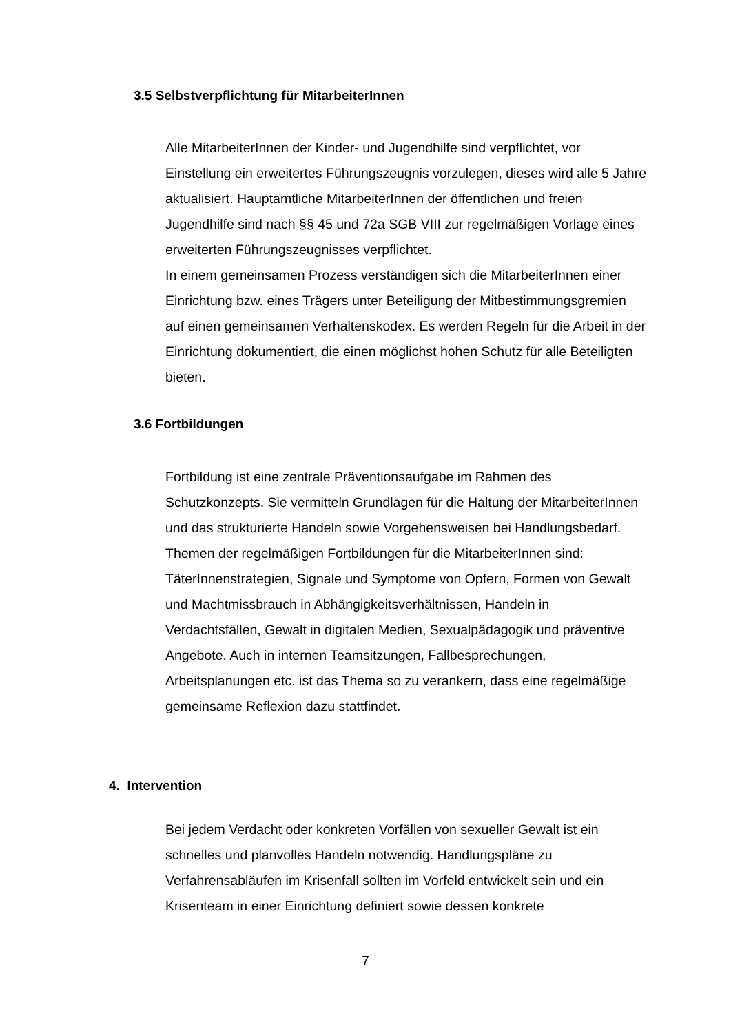3.5 Selbstverpflichtung für MitarbeiterInnen
Alle MitarbeiterInnen der Kinder- und Jugendhilfe sind verpflichtet, vor Einstellung ein erweitertes Führungszeugnis vorzulegen, dieses wird alle 5 Jahre aktualisiert. Hauptamtliche MitarbeiterInnen der öffentlichen und freien Jugendhilfe sind nach §§ 45 und 72a SGB VIII zur regelmäßigen Vorlage eines erweiterten Führungszeugnisses verpflichtet.
In einem gemeinsamen Prozess verständigen sich die MitarbeiterInnen einer Einrichtung bzw. eines Trägers unter Beteiligung der Mitbestimmungsgremien auf einen gemeinsamen Verhaltenskodex. Es werden Regeln für die Arbeit in der Einrichtung dokumentiert, die einen möglichst hohen Schutz für alle Beteiligten bieten.
3.6 Fortbildungen
Fortbildung ist eine zentrale Präventionsaufgabe im Rahmen des Schutzkonzepts. Sie vermitteln Grundlagen für die Haltung der MitarbeiterInnen und das strukturierte Handeln sowie Vorgehensweisen bei Handlungsbedarf. Themen der regelmäßigen Fortbildungen für die MitarbeiterInnen sind: TäterInnenstrategien, Signale und Symptome von Opfern, Formen von Gewalt und Machtmissbrauch in Abhängigkeitsverhältnissen, Handeln in Verdachtsfällen, Gewalt in digitalen Medien, Sexualpädagogik und präventive Angebote. Auch in internen Teamsitzungen, Fallbesprechungen, Arbeitsplanungen etc. ist das Thema so zu verankern, dass eine regelmäßige gemeinsame Reflexion dazu stattfindet.
4. Intervention
Bei jedem Verdacht oder konkreten Vorfällen von sexueller Gewalt ist ein schnelles und planvolles Handeln notwendig. Handlungspläne zu Verfahrensabläufen im Krisenfall sollten im Vorfeld entwickelt sein und ein Krisenteam in einer Einrichtung definiert sowie dessen konkrete
7